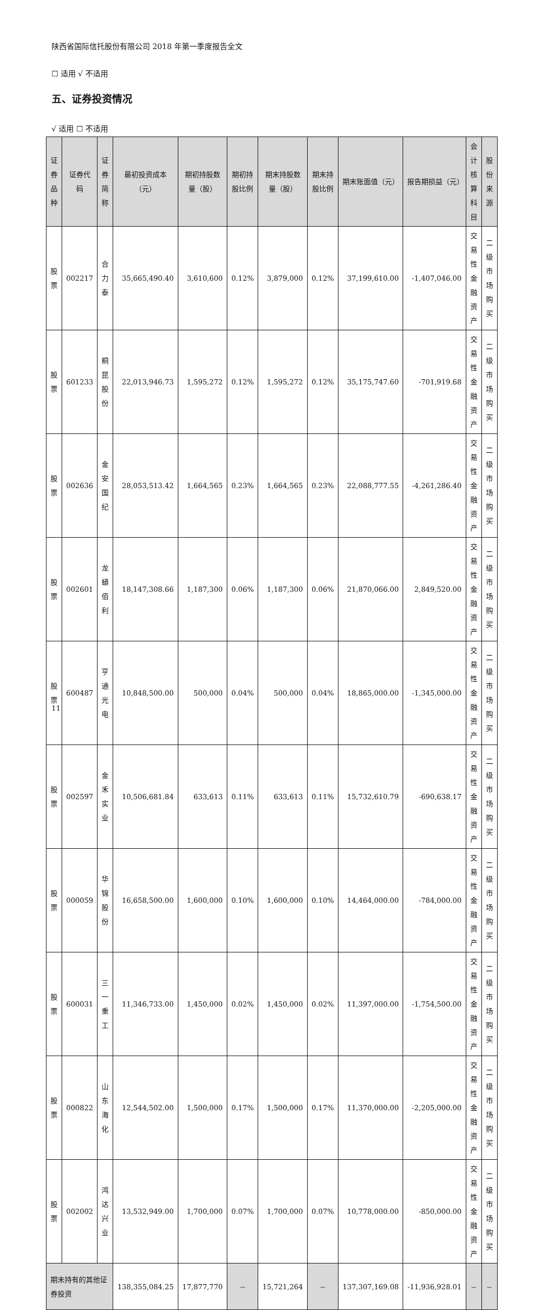陕西省国际信托股份有限公司 2018 年第一季度报告全文
☐ 适用 √ 不适用
五、证券投资情况
√ 适用 ☐ 不适用
| 证券品种 | 证券代码 | 证券简称 | 最初投资成本（元） | 期初持股数量（股） | 期初持股比例 | 期末持股数量（股） | 期末持股比例 | 期末账面值（元） | 报告期损益（元） | 会计核算科目 | 股份来源 |
| --- | --- | --- | --- | --- | --- | --- | --- | --- | --- | --- | --- |
| 股票 | 002217 | 合力泰 | 35,665,490.40 | 3,610,600 | 0.12% | 3,879,000 | 0.12% | 37,199,610.00 | -1,407,046.00 | 交易性金融资产 | 二级市场购买 |
| 股票 | 601233 | 桐昆股份 | 22,013,946.73 | 1,595,272 | 0.12% | 1,595,272 | 0.12% | 35,175,747.60 | -701,919.68 | 交易性金融资产 | 二级市场购买 |
| 股票 | 002636 | 金安国纪 | 28,053,513.42 | 1,664,565 | 0.23% | 1,664,565 | 0.23% | 22,088,777.55 | -4,261,286.40 | 交易性金融资产 | 二级市场购买 |
| 股票 | 002601 | 龙蟒佰利 | 18,147,308.66 | 1,187,300 | 0.06% | 1,187,300 | 0.06% | 21,870,066.00 | 2,849,520.00 | 交易性金融资产 | 二级市场购买 |
| 股票 | 600487 | 亨通光电 | 10,848,500.00 | 500,000 | 0.04% | 500,000 | 0.04% | 18,865,000.00 | -1,345,000.00 | 交易性金融资产 | 二级市场购买 |
| 股票 | 002597 | 金禾实业 | 10,506,681.84 | 633,613 | 0.11% | 633,613 | 0.11% | 15,732,610.79 | -690,638.17 | 交易性金融资产 | 二级市场购买 |
| 股票 | 000059 | 华锦股份 | 16,658,500.00 | 1,600,000 | 0.10% | 1,600,000 | 0.10% | 14,464,000.00 | -784,000.00 | 交易性金融资产 | 二级市场购买 |
| 股票 | 600031 | 三一重工 | 11,346,733.00 | 1,450,000 | 0.02% | 1,450,000 | 0.02% | 11,397,000.00 | -1,754,500.00 | 交易性金融资产 | 二级市场购买 |
| 股票 | 000822 | 山东海化 | 12,544,502.00 | 1,500,000 | 0.17% | 1,500,000 | 0.17% | 11,370,000.00 | -2,205,000.00 | 交易性金融资产 | 二级市场购买 |
| 股票 | 002002 | 鸿达兴业 | 13,532,949.00 | 1,700,000 | 0.07% | 1,700,000 | 0.07% | 10,778,000.00 | -850,000.00 | 交易性金融资产 | 二级市场购买 |
| 期末持有的其他证券投资 | | | 138,355,084.25 | 17,877,770 | -- | 15,721,264 | -- | 137,307,169.08 | -11,936,928.01 | -- | -- |
11